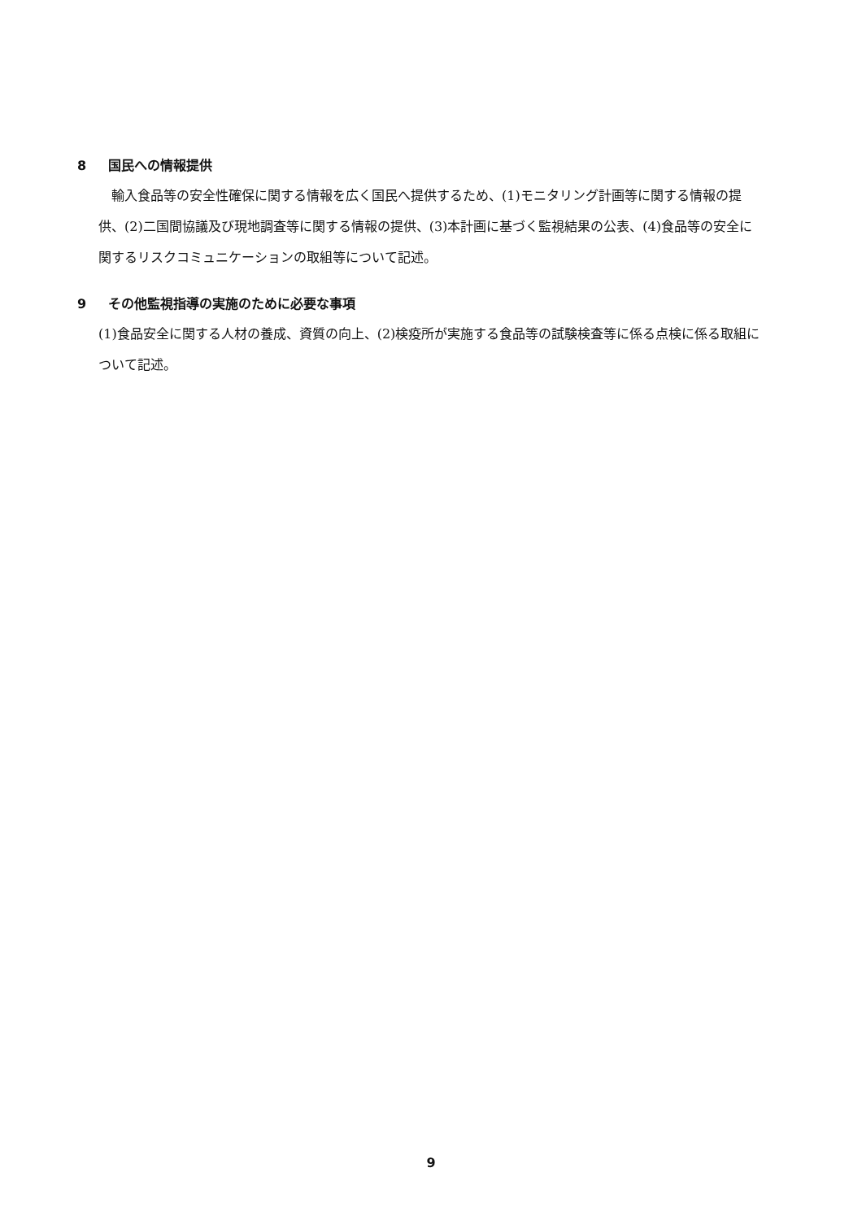8 国民への情報提供
　輸入食品等の安全性確保に関する情報を広く国民へ提供するため、(1)モニタリング計画等に関する情報の提供、(2)二国間協議及び現地調査等に関する情報の提供、(3)本計画に基づく監視結果の公表、(4)食品等の安全に関するリスクコミュニケーションの取組等について記述。
9 その他監視指導の実施のために必要な事項
(1)食品安全に関する人材の養成、資質の向上、(2)検疫所が実施する食品等の試験検査等に係る点検に係る取組について記述。
9